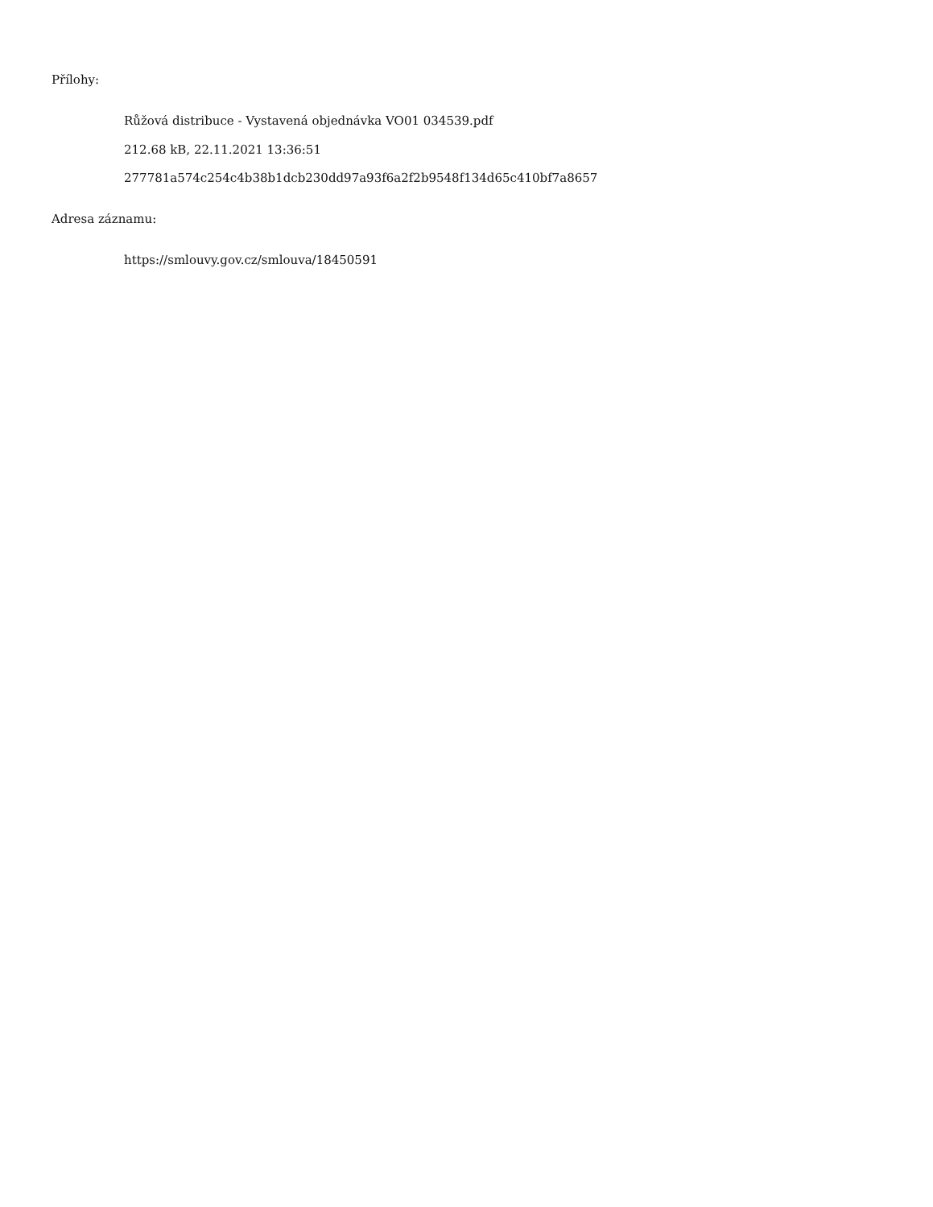Přílohy:
Růžová distribuce - Vystavená objednávka VO01 034539.pdf
212.68 kB, 22.11.2021 13:36:51
277781a574c254c4b38b1dcb230dd97a93f6a2f2b9548f134d65c410bf7a8657
Adresa záznamu:
https://smlouvy.gov.cz/smlouva/18450591